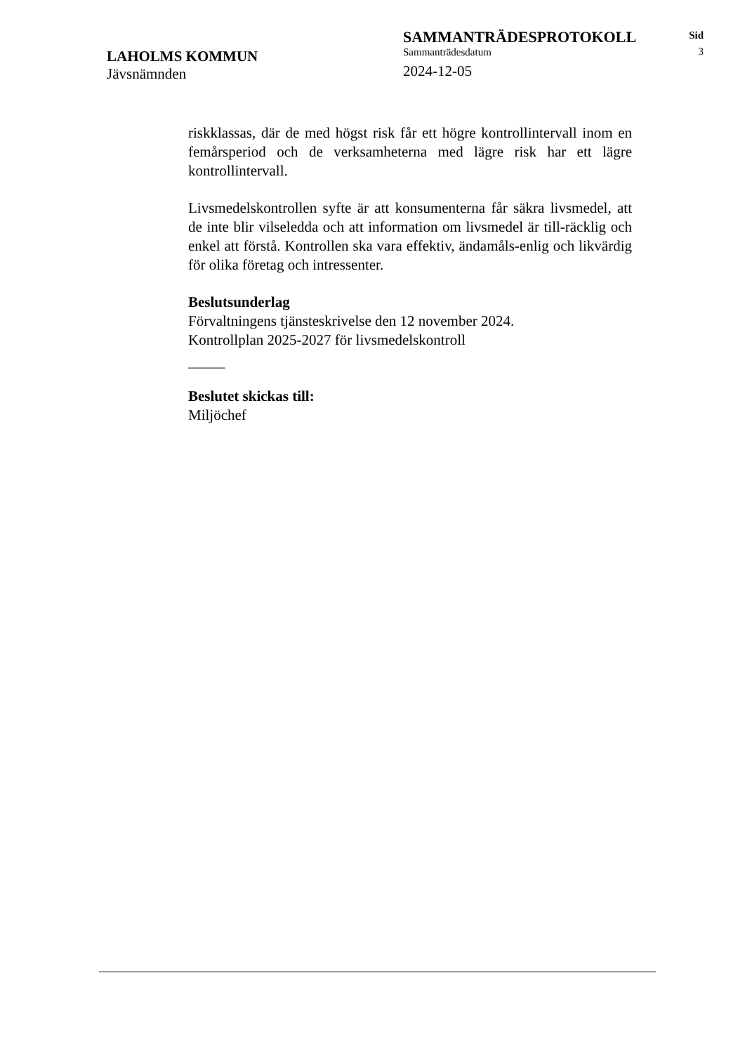LAHOLMS KOMMUN
Jävsnämnden
SAMMANTRÄDESPROTOKOLL
Sammanträdesdatum
2024-12-05
Sid
3
riskklassas, där de med högst risk får ett högre kontrollintervall inom en femårsperiod och de verksamheterna med lägre risk har ett lägre kontrollintervall.
Livsmedelskontrollen syfte är att konsumenterna får säkra livsmedel, att de inte blir vilseledda och att information om livsmedel är till-räcklig och enkel att förstå. Kontrollen ska vara effektiv, ändamåls-enlig och likvärdig för olika företag och intressenter.
Beslutsunderlag
Förvaltningens tjänsteskrivelse den 12 november 2024.
Kontrollplan 2025-2027 för livsmedelskontroll
_____
Beslutet skickas till:
Miljöchef